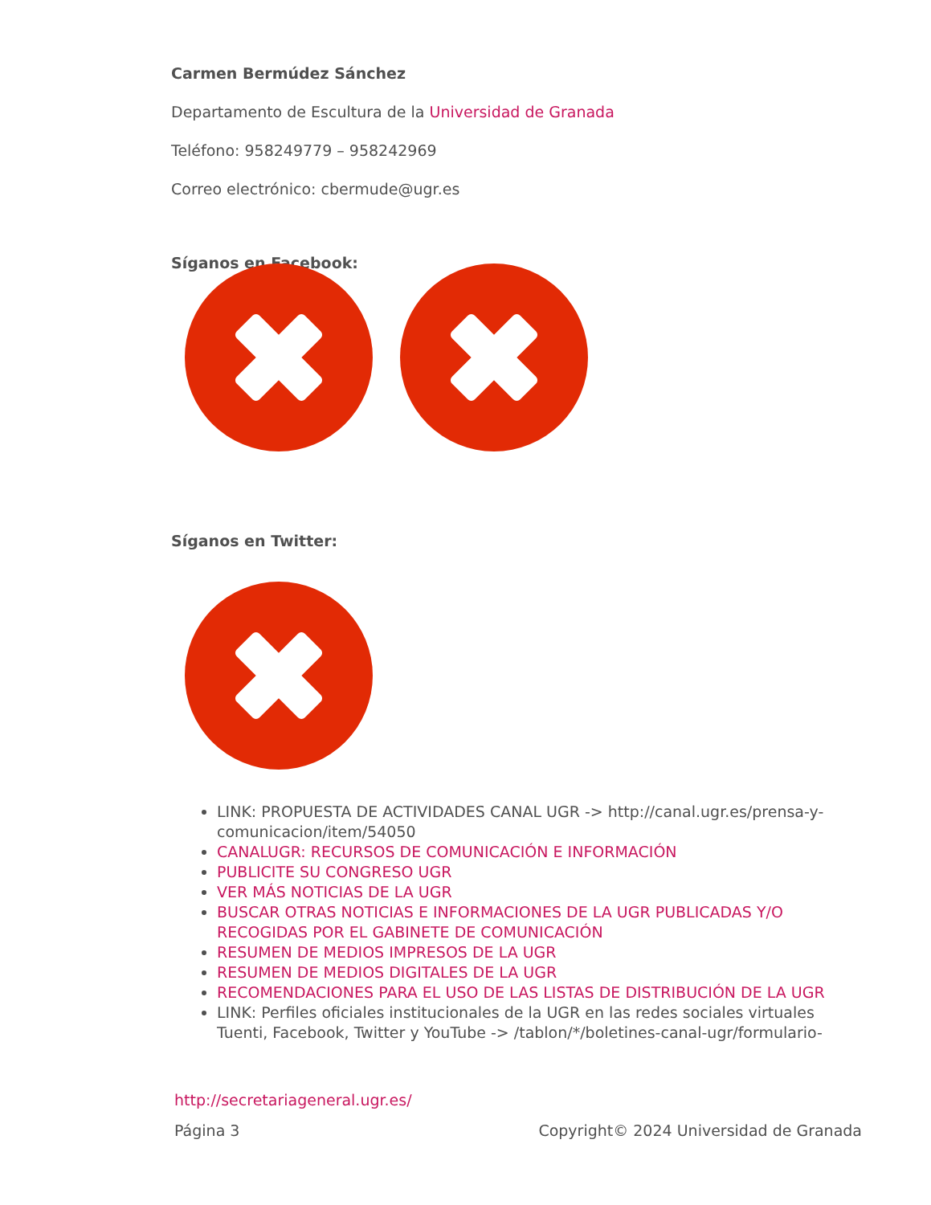Carmen Bermúdez Sánchez
Departamento de Escultura de la Universidad de Granada
Teléfono: 958249779 – 958242969
Correo electrónico: cbermude@ugr.es
Síganos en Facebook:
Síganos en Twitter:
LINK: PROPUESTA DE ACTIVIDADES CANAL UGR -> http://canal.ugr.es/prensa-y-comunicacion/item/54050
CANALUGR: RECURSOS DE COMUNICACIÓN E INFORMACIÓN
PUBLICITE SU CONGRESO UGR
VER MÁS NOTICIAS DE LA UGR
BUSCAR OTRAS NOTICIAS E INFORMACIONES DE LA UGR PUBLICADAS Y/O RECOGIDAS POR EL GABINETE DE COMUNICACIÓN
RESUMEN DE MEDIOS IMPRESOS DE LA UGR
RESUMEN DE MEDIOS DIGITALES DE LA UGR
RECOMENDACIONES PARA EL USO DE LAS LISTAS DE DISTRIBUCIÓN DE LA UGR
LINK: Perfiles oficiales institucionales de la UGR en las redes sociales virtuales Tuenti, Facebook, Twitter y YouTube -> /tablon/*/boletines-canal-ugr/formulario-
http://secretariageneral.ugr.es/
Página 3 Copyright© 2024 Universidad de Granada